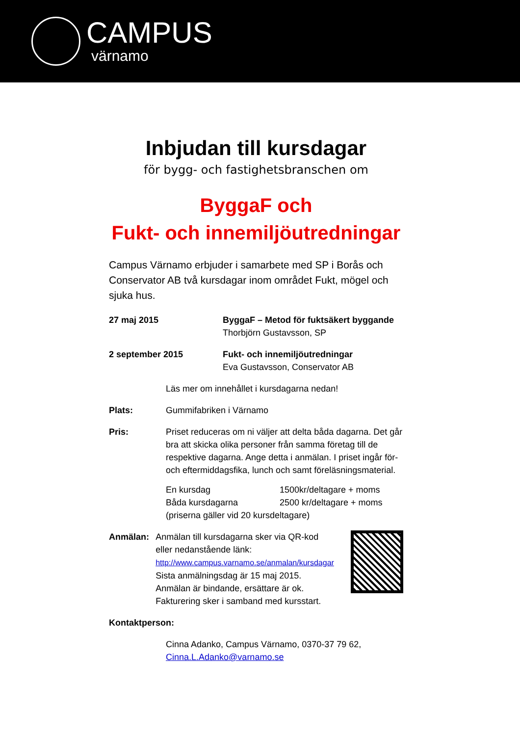CAMPUS
värnamo
Inbjudan till kursdagar
för bygg- och fastighetsbranschen om
ByggaF och
Fukt- och innemiljöutredningar
Campus Värnamo erbjuder i samarbete med SP i Borås och Conservator AB två kursdagar inom området Fukt, mögel och sjuka hus.
27 maj 2015 ByggaF – Metod för fuktsäkert byggande
Thorbjörn Gustavsson, SP
2 september 2015 Fukt- och innemiljöutredningar
Eva Gustavsson, Conservator AB
Läs mer om innehållet i kursdagarna nedan!
Plats: Gummifabriken i Värnamo
Pris: Priset reduceras om ni väljer att delta båda dagarna. Det går bra att skicka olika personer från samma företag till de respektive dagarna. Ange detta i anmälan. I priset ingår för- och eftermiddagsfika, lunch och samt föreläsningsmaterial.
En kursdag
Båda kursdagarna
1500kr/deltagare + moms
2500 kr/deltagare + moms
(priserna gäller vid 20 kursdeltagare)
Anmälan: Anmälan till kursdagarna sker via QR-kod eller nedanstående länk:
http://www.campus.varnamo.se/anmalan/kursdagar
Sista anmälningsdag är 15 maj 2015. Anmälan är bindande, ersättare är ok. Fakturering sker i samband med kursstart.
Kontaktperson:
Cinna Adanko, Campus Värnamo, 0370-37 79 62, Cinna.L.Adanko@varnamo.se